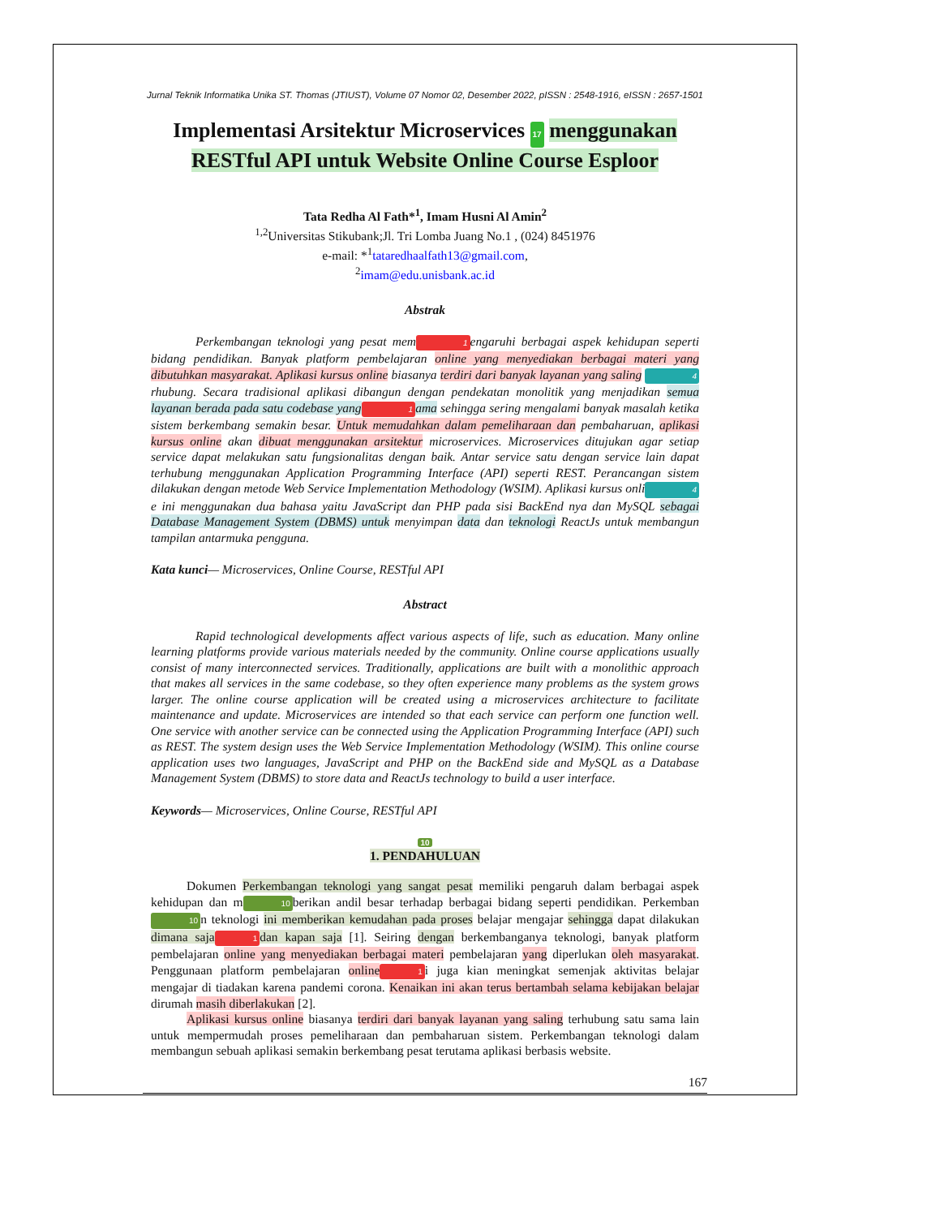Jurnal Teknik Informatika Unika ST. Thomas (JTIUST), Volume 07 Nomor 02, Desember 2022, pISSN : 2548-1916, eISSN : 2657-1501
Implementasi Arsitektur Microservices 17 menggunakan RESTful API untuk Website Online Course Esploor
Tata Redha Al Fath*<sup>1</sup>, Imam Husni Al Amin<sup>2</sup>
<sup>1,2</sup>Universitas Stikubank;Jl. Tri Lomba Juang No.1 , (024) 8451976
e-mail: *<sup>1</sup>tataredhaalfath13@gmail.com,
<sup>2</sup> imam@edu.unisbank.ac.id
Abstrak
Perkembangan teknologi yang pesat mem 1 engaruhi berbagai aspek kehidupan seperti bidang pendidikan. Banyak platform pembelajaran online yang menyediakan berbagai materi yang dibutuhkan masyarakat. Aplikasi kursus online biasanya terdiri dari banyak layanan yang saling 4 rhubung. Secara tradisional aplikasi dibangun dengan pendekatan monolitik yang menjadikan semua layanan berada pada satu codebase yang 1 ama sehingga sering mengalami banyak masalah ketika sistem berkembang semakin besar. Untuk memudahkan dalam pemeliharaan dan pembaharuan, aplikasi kursus online akan dibuat menggunakan arsitektur microservices. Microservices ditujukan agar setiap service dapat melakukan satu fungsionalitas dengan baik. Antar service satu dengan service lain dapat terhubung menggunakan Application Programming Interface (API) seperti REST. Perancangan sistem dilakukan dengan metode Web Service Implementation Methodology (WSIM). Aplikasi kursus onli 4 e ini menggunakan dua bahasa yaitu JavaScript dan PHP pada sisi BackEnd nya dan MySQL sebagai Database Management System (DBMS) untuk menyimpan data dan teknologi ReactJs untuk membangun tampilan antarmuka pengguna.
Kata kunci— Microservices, Online Course, RESTful API
Abstract
Rapid technological developments affect various aspects of life, such as education. Many online learning platforms provide various materials needed by the community. Online course applications usually consist of many interconnected services. Traditionally, applications are built with a monolithic approach that makes all services in the same codebase, so they often experience many problems as the system grows larger. The online course application will be created using a microservices architecture to facilitate maintenance and update. Microservices are intended so that each service can perform one function well. One service with another service can be connected using the Application Programming Interface (API) such as REST. The system design uses the Web Service Implementation Methodology (WSIM). This online course application uses two languages, JavaScript and PHP on the BackEnd side and MySQL as a Database Management System (DBMS) to store data and ReactJs technology to build a user interface.
Keywords— Microservices, Online Course, RESTful API
10
1. PENDAHULUAN
Dokumen Perkembangan teknologi yang sangat pesat memiliki pengaruh dalam berbagai aspek kehidupan dan m 10 berikan andil besar terhadap berbagai bidang seperti pendidikan. Perkemban 10 n teknologi ini memberikan kemudahan pada proses belajar mengajar sehingga dapat dilakukan dimana saja 1 dan kapan saja [1]. Seiring dengan berkembanganya teknologi, banyak platform pembelajaran online yang menyediakan berbagai materi pembelajaran yang diperlukan oleh masyarakat. Penggunaan platform pembelajaran online 1 i juga kian meningkat semenjak aktivitas belajar mengajar di tiadakan karena pandemi corona. Kenaikan ini akan terus bertambah selama kebijakan belajar dirumah masih diberlakukan [2].
Aplikasi kursus online biasanya terdiri dari banyak layanan yang saling terhubung satu sama lain untuk mempermudah proses pemeliharaan dan pembaharuan sistem. Perkembangan teknologi dalam membangun sebuah aplikasi semakin berkembang pesat terutama aplikasi berbasis website.
167